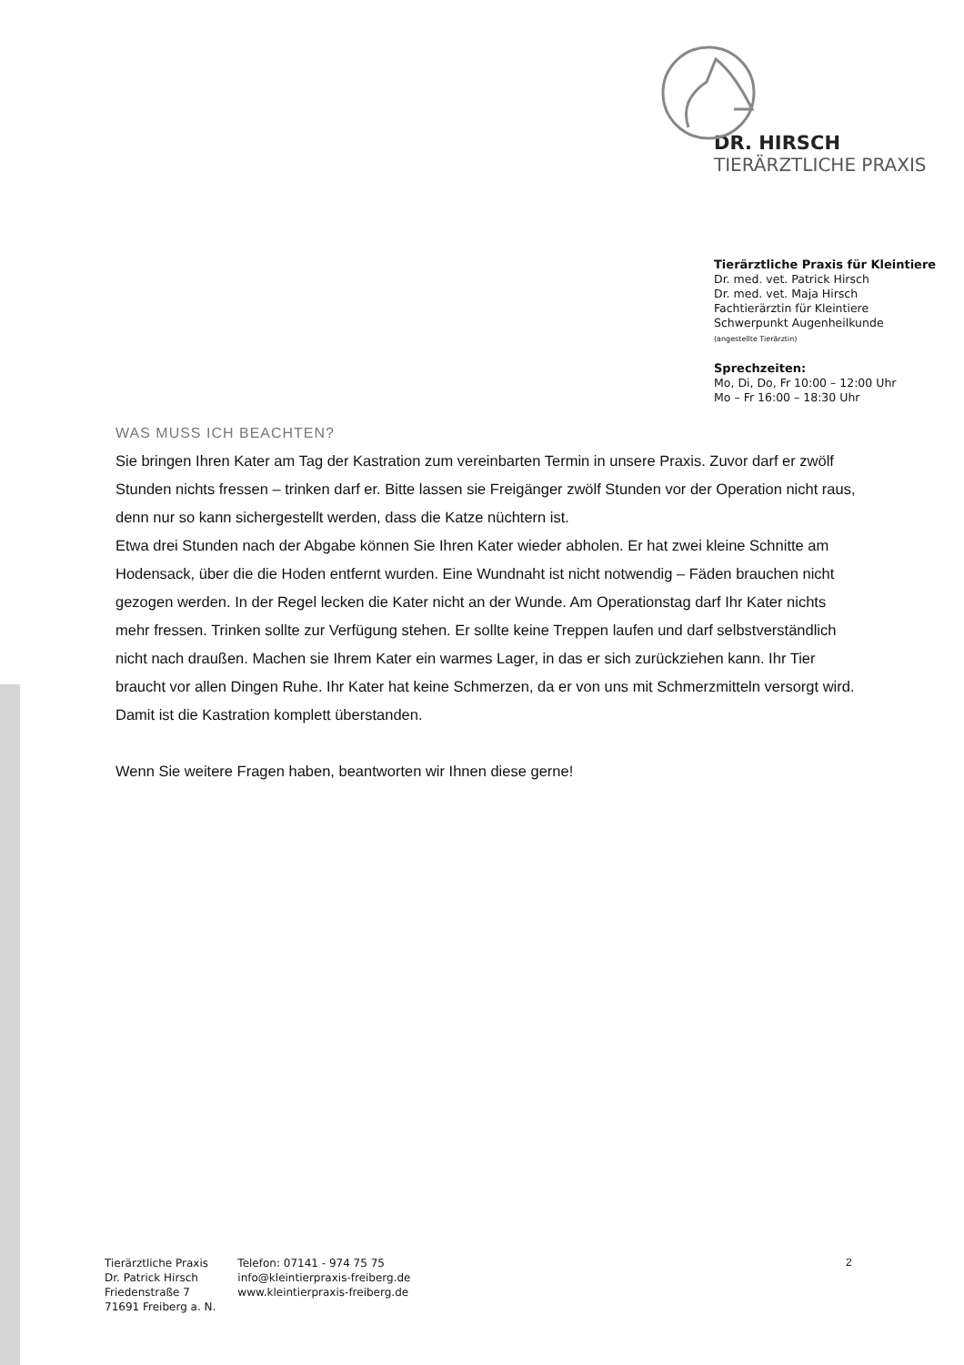DR. HIRSCH
TIERÄRZTLICHE PRAXIS
Tierärztliche Praxis für Kleintiere
Dr. med. vet. Patrick Hirsch
Dr. med. vet. Maja Hirsch
Fachtierärztin für Kleintiere
Schwerpunkt Augenheilkunde
(angestellte Tierärztin)
Sprechzeiten:
Mo, Di, Do, Fr 10:00 – 12:00 Uhr
Mo – Fr 16:00 – 18:30 Uhr
WAS MUSS ICH BEACHTEN?
Sie bringen Ihren Kater am Tag der Kastration zum vereinbarten Termin in unsere Praxis. Zuvor darf er zwölf Stunden nichts fressen – trinken darf er. Bitte lassen sie Freigänger zwölf Stunden vor der Operation nicht raus, denn nur so kann sichergestellt werden, dass die Katze nüchtern ist.
Etwa drei Stunden nach der Abgabe können Sie Ihren Kater wieder abholen. Er hat zwei kleine Schnitte am Hodensack, über die die Hoden entfernt wurden. Eine Wundnaht ist nicht notwendig – Fäden brauchen nicht gezogen werden. In der Regel lecken die Kater nicht an der Wunde. Am Operationstag darf Ihr Kater nichts mehr fressen. Trinken sollte zur Verfügung stehen. Er sollte keine Treppen laufen und darf selbstverständlich nicht nach draußen. Machen sie Ihrem Kater ein warmes Lager, in das er sich zurückziehen kann. Ihr Tier braucht vor allen Dingen Ruhe. Ihr Kater hat keine Schmerzen, da er von uns mit Schmerzmitteln versorgt wird.
Damit ist die Kastration komplett überstanden.
Wenn Sie weitere Fragen haben, beantworten wir Ihnen diese gerne!
Tierärztliche Praxis
Dr. Patrick Hirsch
Friedenstraße 7
71691 Freiberg a. N.
Telefon: 07141 - 974 75 75
info@kleintierpraxis-freiberg.de
www.kleintierpraxis-freiberg.de
2